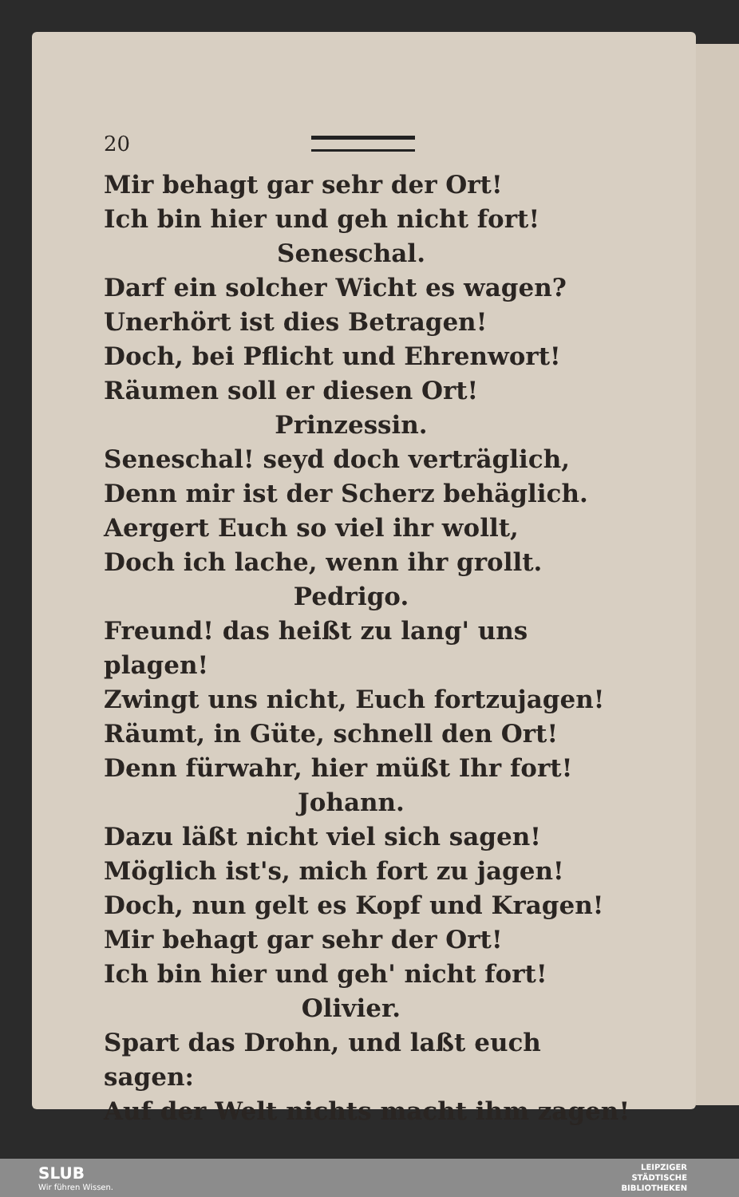20
Mir behagt gar sehr der Ort!
Ich bin hier und geh nicht fort!
Seneschal.
Darf ein solcher Wicht es wagen?
Unerhört ist dies Betragen!
Doch, bei Pflicht und Ehrenwort!
Räumen soll er diesen Ort!
Prinzessin.
Seneschal! seyd doch verträglich,
Denn mir ist der Scherz behäglich.
Aergert Euch so viel ihr wollt,
Doch ich lache, wenn ihr grollt.
Pedrigo.
Freund! das heißt zu lang' uns plagen!
Zwingt uns nicht, Euch fortzujagen!
Räumt, in Güte, schnell den Ort!
Denn fürwahr, hier müßt Ihr fort!
Johann.
Dazu läßt nicht viel sich sagen!
Möglich ist's, mich fort zu jagen!
Doch, nun gelt es Kopf und Kragen!
Mir behagt gar sehr der Ort!
Ich bin hier und geh' nicht fort!
Olivier.
Spart das Drohn, und laßt euch sagen:
Auf der Welt nichts macht ihm zagen!
SLUB
Wir führen Wissen.
LEIPZIGER
STÄDTISCHE
BIBLIOTHEKEN